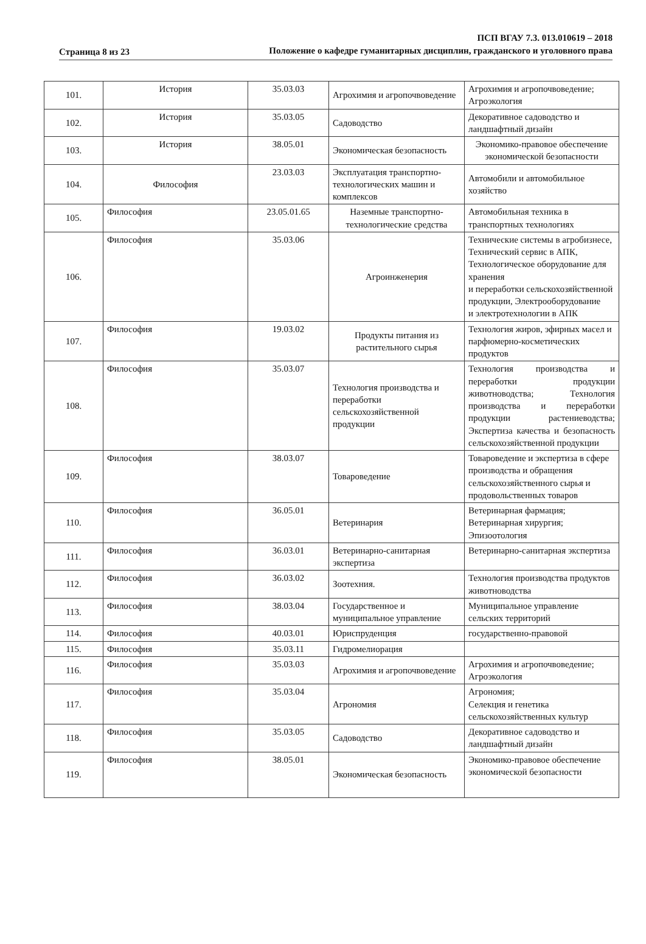Страница 8 из 23
ПСП ВГАУ 7.3. 013.010619 – 2018
Положение о кафедре гуманитарных дисциплин, гражданского и уголовного права
| 101. | История | 35.03.03 | Агрохимия и агропочвоведение | Агрохимия и агропочвоведение; Агроэкология |
| 102. | История | 35.03.05 | Садоводство | Декоративное садоводство и ландшафтный дизайн |
| 103. | История | 38.05.01 | Экономическая безопасность | Экономико-правовое обеспечение экономической безопасности |
| 104. | Философия | 23.03.03 | Эксплуатация транспортно-технологических машин и комплексов | Автомобили и автомобильное хозяйство |
| 105. | Философия | 23.05.01.65 | Наземные транспортно-технологические средства | Автомобильная техника в транспортных технологиях |
| 106. | Философия | 35.03.06 | Агроинженерия | Технические системы в агробизнесе, Технический сервис в АПК, Технологическое оборудование для хранения и переработки сельскохозяйственной продукции, Электрооборудование и электротехнологии в АПК |
| 107. | Философия | 19.03.02 | Продукты питания из растительного сырья | Технология жиров, эфирных масел и парфюмерно-косметических продуктов |
| 108. | Философия | 35.03.07 | Технология производства и переработки сельскохозяйственной продукции | Технология производства и переработки продукции животноводства; Технология производства и переработки продукции растениеводства; Экспертиза качества и безопасность сельскохозяйственной продукции |
| 109. | Философия | 38.03.07 | Товароведение | Товароведение и экспертиза в сфере производства и обращения сельскохозяйственного сырья и продовольственных товаров |
| 110. | Философия | 36.05.01 | Ветеринария | Ветеринарная фармация; Ветеринарная хирургия; Эпизоотология |
| 111. | Философия | 36.03.01 | Ветеринарно-санитарная экспертиза | Ветеринарно-санитарная экспертиза |
| 112. | Философия | 36.03.02 | Зоотехния. | Технология производства продуктов животноводства |
| 113. | Философия | 38.03.04 | Государственное и муниципальное управление | Муниципальное управление сельских территорий |
| 114. | Философия | 40.03.01 | Юриспруденция | государственно-правовой |
| 115. | Философия | 35.03.11 | Гидромелиорация | |
| 116. | Философия | 35.03.03 | Агрохимия и агропочвоведение | Агрохимия и агропочвоведение; Агроэкология |
| 117. | Философия | 35.03.04 | Агрономия | Агрономия; Селекция и генетика сельскохозяйственных культур |
| 118. | Философия | 35.03.05 | Садоводство | Декоративное садоводство и ландшафтный дизайн |
| 119. | Философия | 38.05.01 | Экономическая безопасность | Экономико-правовое обеспечение экономической безопасности |